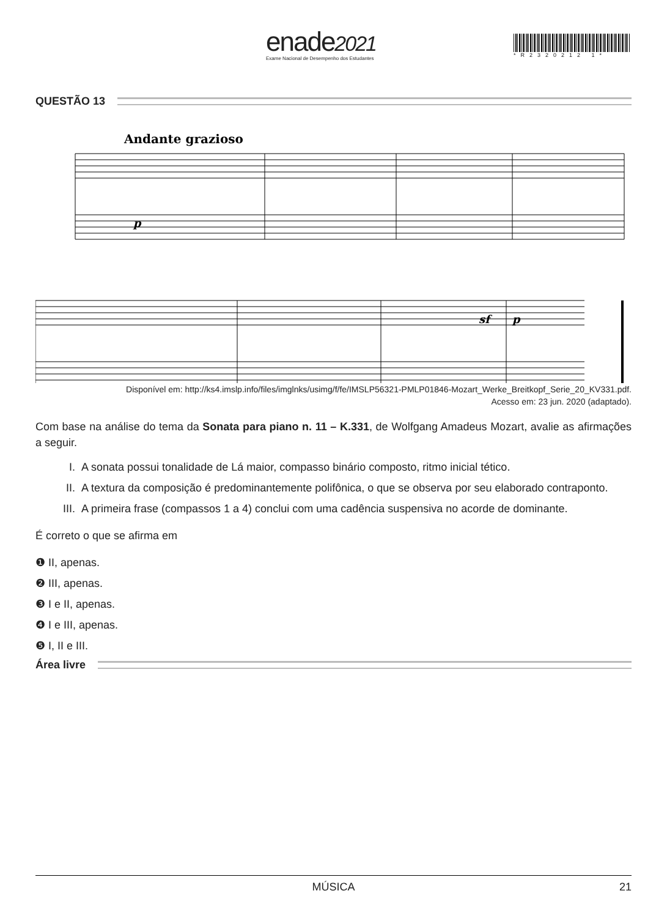enade2021
Exame Nacional de Desempenho dos Estudantes
*R2320212 1*
QUESTÃO 13
Andante grazioso
p
sf
p
Disponível em: http://ks4.imslp.info/files/imglnks/usimg/f/fe/IMSLP56321-PMLP01846-Mozart_Werke_Breitkopf_Serie_20_KV331.pdf.
Acesso em: 23 jun. 2020 (adaptado).
Com base na análise do tema da Sonata para piano n. 11 – K.331, de Wolfgang Amadeus Mozart, avalie as afirmações a seguir.
I. A sonata possui tonalidade de Lá maior, compasso binário composto, ritmo inicial tético.
II. A textura da composição é predominantemente polifônica, o que se observa por seu elaborado contraponto.
III.
A primeira frase (compassos 1 a 4) conclui com uma cadência suspensiva no acorde de dominante.
É correto o que se afirma em
❶ II, apenas.
❷ III, apenas.
❸ I e II, apenas.
❹ I e III, apenas.
❺ I, II e III.
Área livre
MÚSICA 21